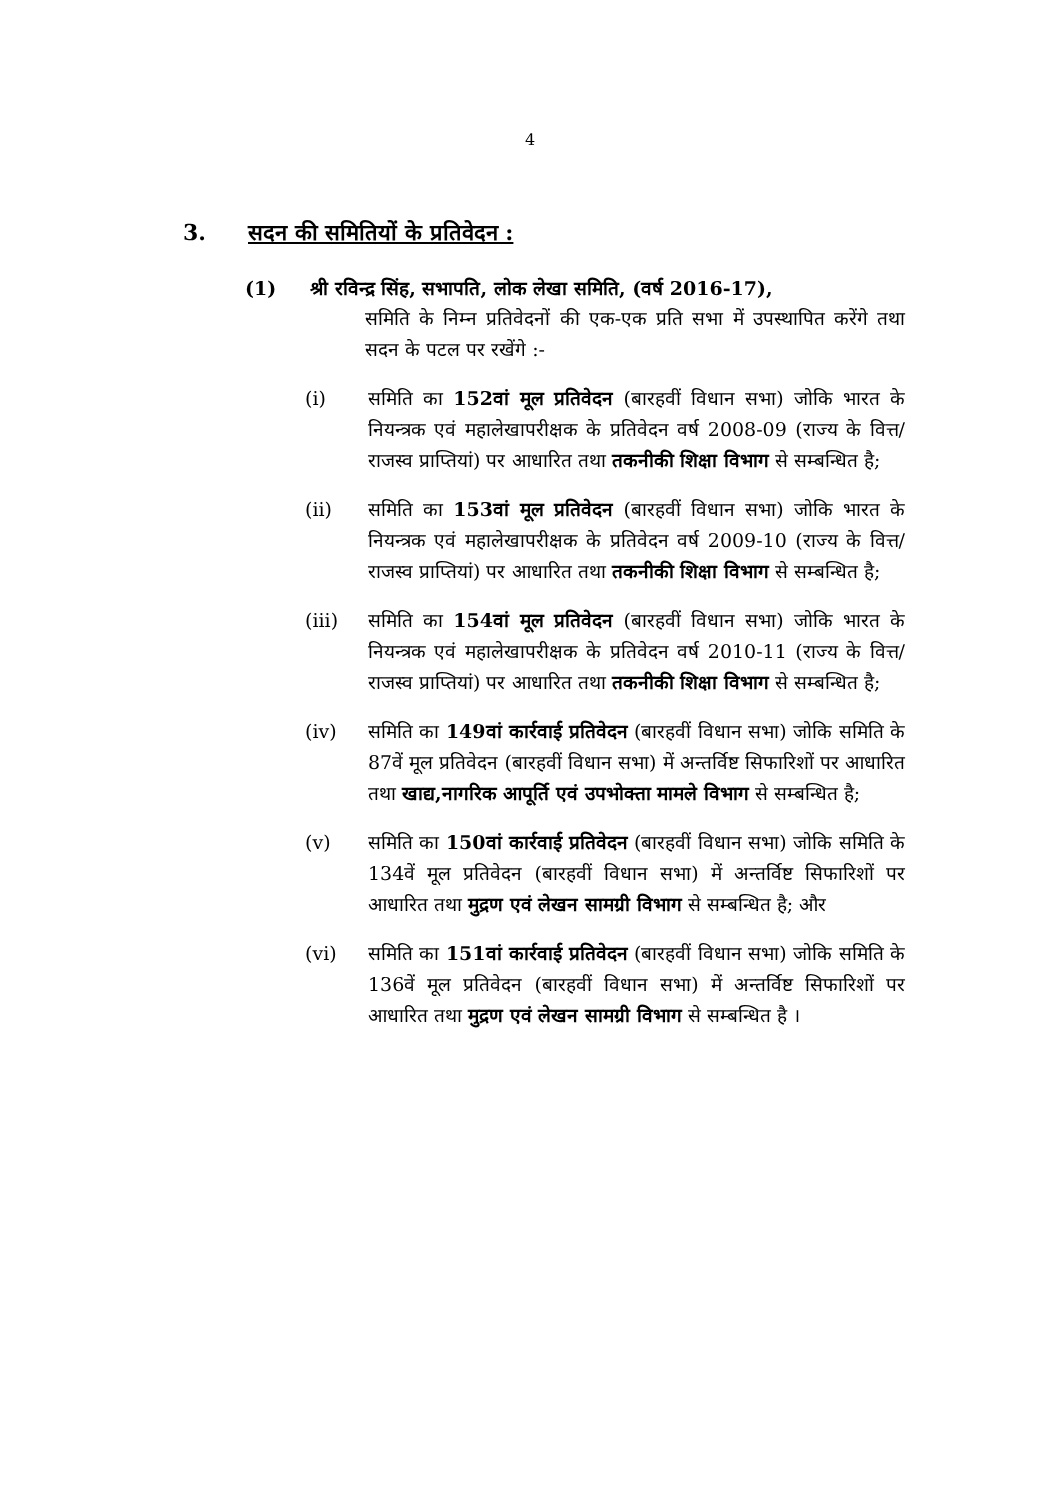4
3. सदन की समितियों के प्रतिवेदन :
(1) श्री रविन्द्र सिंह, सभापति, लोक लेखा समिति, (वर्ष 2016-17),
समिति के निम्न प्रतिवेदनों की एक-एक प्रति सभा में उपस्थापित करेंगे तथा सदन के पटल पर रखेंगे :-
(i) समिति का 152वां मूल प्रतिवेदन (बारहवीं विधान सभा) जोकि भारत के नियन्त्रक एवं महालेखापरीक्षक के प्रतिवेदन वर्ष 2008-09 (राज्य के वित्त/राजस्व प्राप्तियां) पर आधारित तथा तकनीकी शिक्षा विभाग से सम्बन्धित है;
(ii) समिति का 153वां मूल प्रतिवेदन (बारहवीं विधान सभा) जोकि भारत के नियन्त्रक एवं महालेखापरीक्षक के प्रतिवेदन वर्ष 2009-10 (राज्य के वित्त/राजस्व प्राप्तियां) पर आधारित तथा तकनीकी शिक्षा विभाग से सम्बन्धित है;
(iii) समिति का 154वां मूल प्रतिवेदन (बारहवीं विधान सभा) जोकि भारत के नियन्त्रक एवं महालेखापरीक्षक के प्रतिवेदन वर्ष 2010-11 (राज्य के वित्त/राजस्व प्राप्तियां) पर आधारित तथा तकनीकी शिक्षा विभाग से सम्बन्धित है;
(iv) समिति का 149वां कार्रवाई प्रतिवेदन (बारहवीं विधान सभा) जोकि समिति के 87वें मूल प्रतिवेदन (बारहवीं विधान सभा) में अन्तर्विष्ट सिफारिशों पर आधारित तथा खाद्य,नागरिक आपूर्ति एवं उपभोक्ता मामले विभाग से सम्बन्धित है;
(v) समिति का 150वां कार्रवाई प्रतिवेदन (बारहवीं विधान सभा) जोकि समिति के 134वें मूल प्रतिवेदन (बारहवीं विधान सभा) में अन्तर्विष्ट सिफारिशों पर आधारित तथा मुद्रण एवं लेखन सामग्री विभाग से सम्बन्धित है; और
(vi) समिति का 151वां कार्रवाई प्रतिवेदन (बारहवीं विधान सभा) जोकि समिति के 136वें मूल प्रतिवेदन (बारहवीं विधान सभा) में अन्तर्विष्ट सिफारिशों पर आधारित तथा मुद्रण एवं लेखन सामग्री विभाग से सम्बन्धित है ।